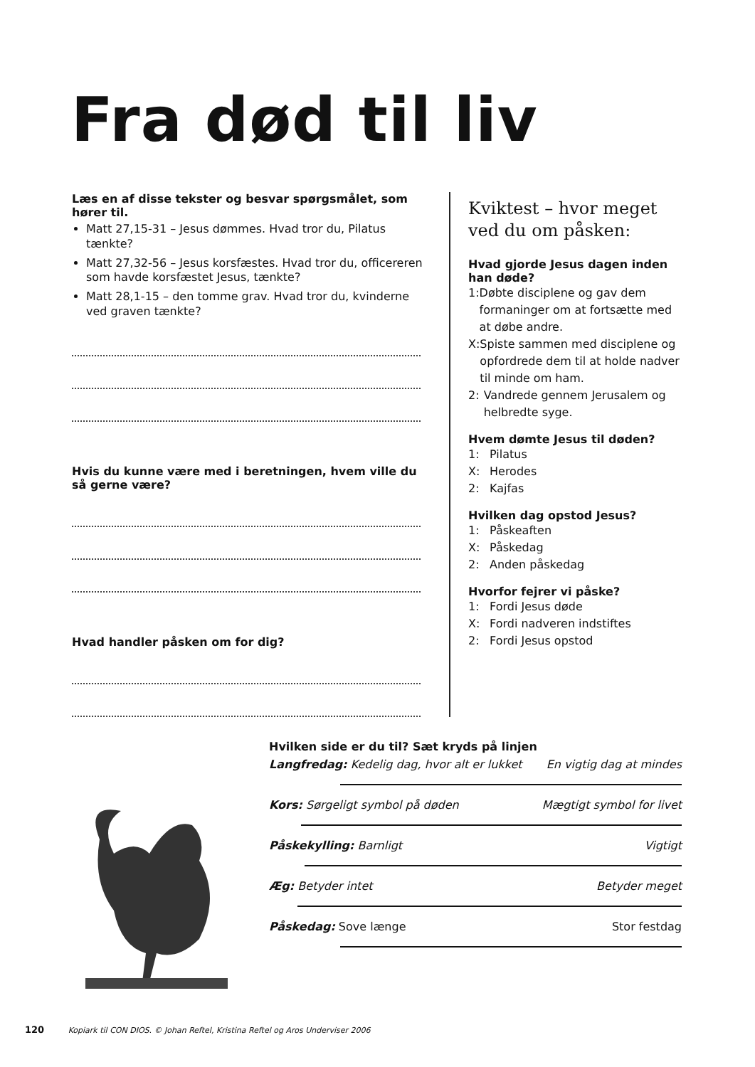Fra død til liv
Læs en af disse tekster og besvar spørgsmålet, som hører til.
Matt 27,15-31 – Jesus dømmes. Hvad tror du, Pilatus tænkte?
Matt 27,32-56 – Jesus korsfæstes. Hvad tror du, officereren som havde korsfæstet Jesus, tænkte?
Matt 28,1-15 – den tomme grav. Hvad tror du, kvinderne ved graven tænkte?
Hvis du kunne være med i beretningen, hvem ville du så gerne være?
Hvad handler påsken om for dig?
Kviktest – hvor meget ved du om påsken:
Hvad gjorde Jesus dagen inden han døde?
1: Døbte disciplene og gav dem formaninger om at fortsætte med at døbe andre.
X: Spiste sammen med disciplene og opfordrede dem til at holde nadver til minde om ham.
2: Vandrede gennem Jerusalem og helbredte syge.
Hvem dømte Jesus til døden?
1: Pilatus
X: Herodes
2: Kajfas
Hvilken dag opstod Jesus?
1: Påskeaften
X: Påskedag
2: Anden påskedag
Hvorfor fejrer vi påske?
1: Fordi Jesus døde
X: Fordi nadveren indstiftes
2: Fordi Jesus opstod
Hvilken side er du til? Sæt kryds på linjen
Langfredag: Kedelig dag, hvor alt er lukket En vigtig dag at mindes
Kors: Sørgeligt symbol på døden Mægtigt symbol for livet
Påskekylling: Barnligt Vigtigt
Æg: Betyder intet Betyder meget
Påskedag: Sove længe Stor festdag
120 Kopiark til CON DIOS. © Johan Reftel, Kristina Reftel og Aros Underviser 2006